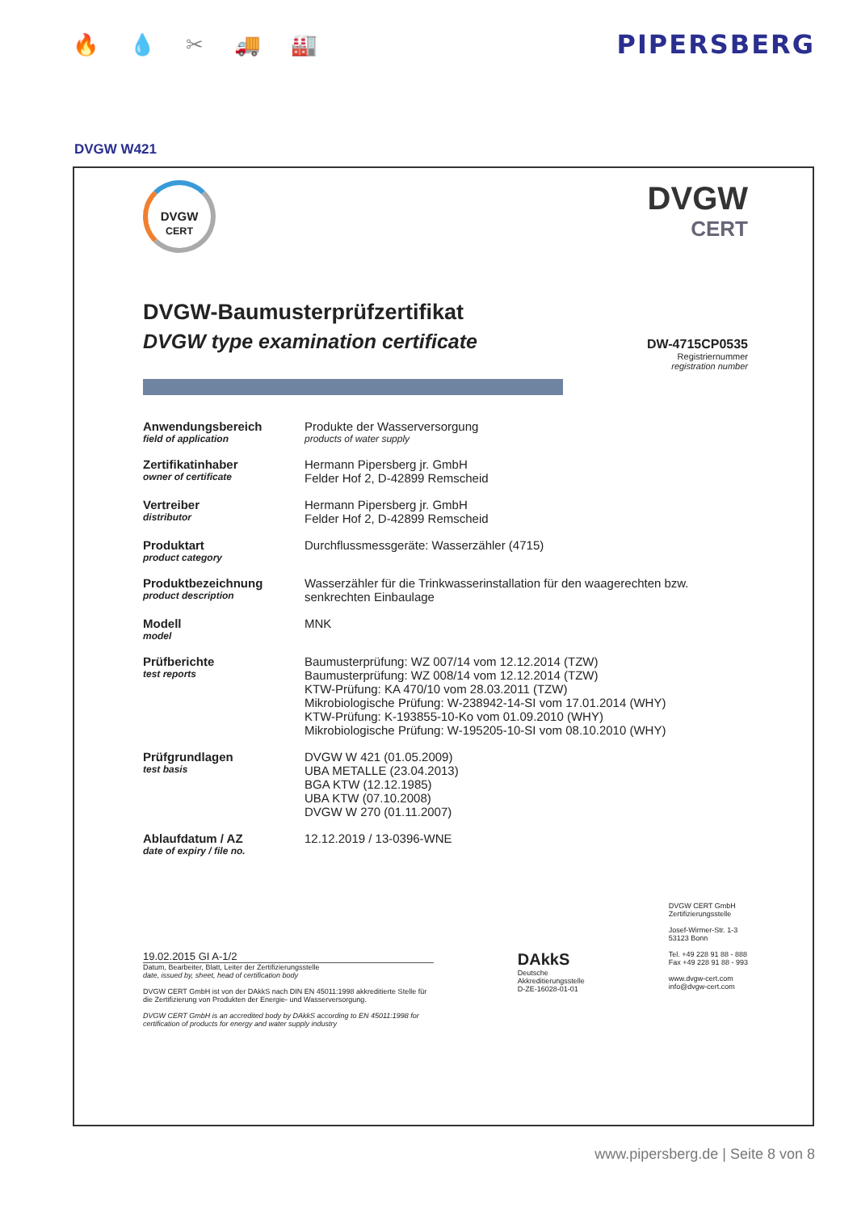🔥 💧 ✂ 🚚 🏭
PIPERSBERG
DVGW W421
DVGW
CERT
DVGW
CERT
DVGW-Baumusterprüfzertifikat
DVGW type examination certificate
DW-4715CP0535
Registriernummer
registration number
| Anwendungsbereich field of application | Produkte der Wasserversorgung products of water supply |
| Zertifikatinhaber owner of certificate | Hermann Pipersberg jr. GmbH Felder Hof 2, D-42899 Remscheid |
| Vertreiber distributor | Hermann Pipersberg jr. GmbH Felder Hof 2, D-42899 Remscheid |
| Produktart product category | Durchflussmessgeräte: Wasserzähler (4715) |
| Produktbezeichnung product description | Wasserzähler für die Trinkwasserinstallation für den waagerechten bzw. senkrechten Einbaulage |
| Modell model | MNK |
| Prüfberichte test reports | Baumusterprüfung: WZ 007/14 vom 12.12.2014 (TZW) Baumusterprüfung: WZ 008/14 vom 12.12.2014 (TZW) KTW-Prüfung: KA 470/10 vom 28.03.2011 (TZW) Mikrobiologische Prüfung: W-238942-14-SI vom 17.01.2014 (WHY) KTW-Prüfung: K-193855-10-Ko vom 01.09.2010 (WHY) Mikrobiologische Prüfung: W-195205-10-SI vom 08.10.2010 (WHY) |
| Prüfgrundlagen test basis | DVGW W 421 (01.05.2009) UBA METALLE (23.04.2013) BGA KTW (12.12.1985) UBA KTW (07.10.2008) DVGW W 270 (01.11.2007) |
| Ablaufdatum / AZ date of expiry / file no. | 12.12.2019 / 13-0396-WNE |
19.02.2015 GI A-1/2
Datum, Bearbeiter, Blatt, Leiter der Zertifizierungsstelle
date, issued by, sheet, head of certification body
DVGW CERT GmbH ist von der DAkkS nach DIN EN 45011:1998 akkreditierte Stelle für die Zertifizierung von Produkten der Energie- und Wasserversorgung.
DVGW CERT GmbH is an accredited body by DAkkS according to EN 45011:1998 for certification of products for energy and water supply industry
DAkkS
Deutsche
Akkreditierungsstelle
D-ZE-16028-01-01
DVGW CERT GmbH
Zertifizierungsstelle
Josef-Wirmer-Str. 1-3
53123 Bonn
Tel. +49 228 91 88 - 888
Fax +49 228 91 88 - 993
www.dvgw-cert.com
info@dvgw-cert.com
www.pipersberg.de | Seite 8 von 8